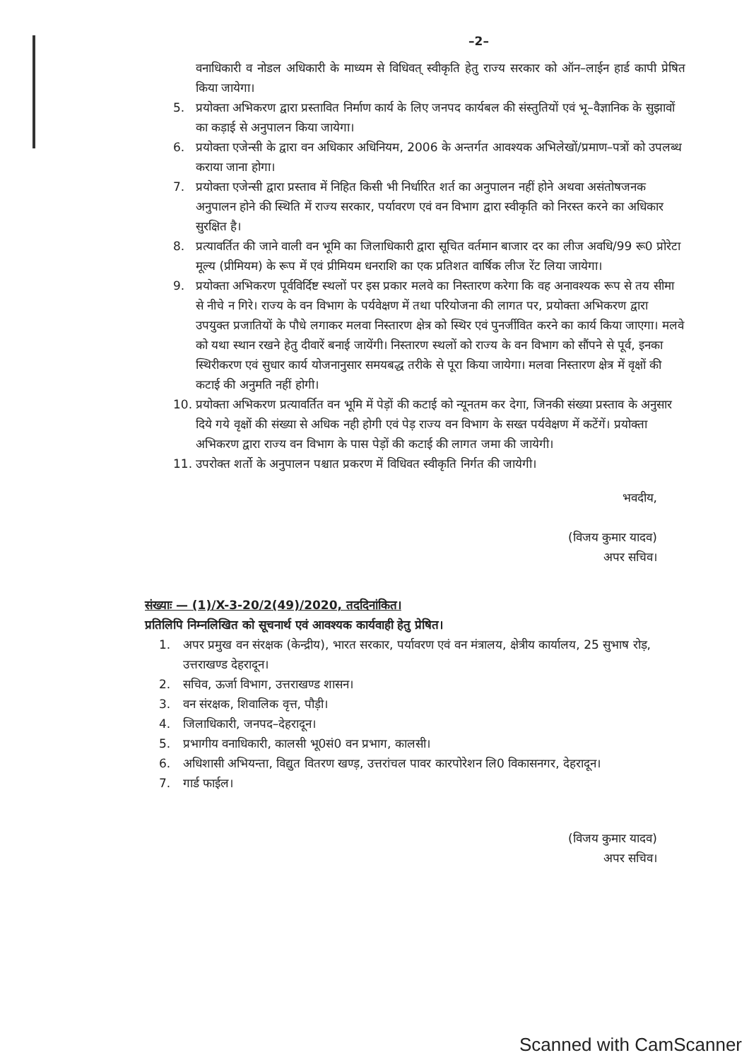–2–
वनाधिकारी व नोडल अधिकारी के माध्यम से विधिवत् स्वीकृति हेतु राज्य सरकार को ऑन–लाईन हार्ड कापी प्रेषित किया जायेगा।
5. प्रयोक्ता अभिकरण द्वारा प्रस्तावित निर्माण कार्य के लिए जनपद कार्यबल की संस्तुतियों एवं भू–वैज्ञानिक के सुझावों का कड़ाई से अनुपालन किया जायेगा।
6. प्रयोक्ता एजेन्सी के द्वारा वन अधिकार अधिनियम, 2006 के अन्तर्गत आवश्यक अभिलेखों/प्रमाण–पत्रों को उपलब्ध कराया जाना होगा।
7. प्रयोक्ता एजेन्सी द्वारा प्रस्ताव में निहित किसी भी निर्धारित शर्त का अनुपालन नहीं होने अथवा असंतोषजनक अनुपालन होने की स्थिति में राज्य सरकार, पर्यावरण एवं वन विभाग द्वारा स्वीकृति को निरस्त करने का अधिकार सुरक्षित है।
8. प्रत्यावर्तित की जाने वाली वन भूमि का जिलाधिकारी द्वारा सूचित वर्तमान बाजार दर का लीज अवधि/99 रू0 प्रोरेटा मूल्य (प्रीमियम) के रूप में एवं प्रीमियम धनराशि का एक प्रतिशत वार्षिक लीज रेंट लिया जायेगा।
9. प्रयोक्ता अभिकरण पूर्वविर्दिष्ट स्थलों पर इस प्रकार मलवे का निस्तारण करेगा कि वह अनावश्यक रूप से तय सीमा से नीचे न गिरे। राज्य के वन विभाग के पर्यवेक्षण में तथा परियोजना की लागत पर, प्रयोक्ता अभिकरण द्वारा उपयुक्त प्रजातियों के पौधे लगाकर मलवा निस्तारण क्षेत्र को स्थिर एवं पुनर्जीवित करने का कार्य किया जाएगा। मलवे को यथा स्थान रखने हेतु दीवारें बनाई जायेंगी। निस्तारण स्थलों को राज्य के वन विभाग को सौंपने से पूर्व, इनका स्थिरीकरण एवं सुधार कार्य योजनानुसार समयबद्ध तरीके से पूरा किया जायेगा। मलवा निस्तारण क्षेत्र में वृक्षों की कटाई की अनुमति नहीं होगी।
10. प्रयोक्ता अभिकरण प्रत्यावर्तित वन भूमि में पेड़ों की कटाई को न्यूनतम कर देगा, जिनकी संख्या प्रस्ताव के अनुसार दिये गये वृक्षों की संख्या से अधिक नही होगी एवं पेड़ राज्य वन विभाग के सख्त पर्यवेक्षण में कटेंगें। प्रयोक्ता अभिकरण द्वारा राज्य वन विभाग के पास पेड़ों की कटाई की लागत जमा की जायेगी।
11. उपरोक्त शर्तो के अनुपालन पश्चात प्रकरण में विधिवत स्वीकृति निर्गत की जायेगी।
भवदीय,
(विजय कुमार यादव)
अपर सचिव।
संख्याः — (1)/X-3-20/2(49)/2020, तददिनांकित।
प्रतिलिपि निम्नलिखित को सूचनार्थ एवं आवश्यक कार्यवाही हेतु प्रेषित।
1. अपर प्रमुख वन संरक्षक (केन्द्रीय), भारत सरकार, पर्यावरण एवं वन मंत्रालय, क्षेत्रीय कार्यालय, 25 सुभाष रोड़, उत्तराखण्ड देहरादून।
2. सचिव, ऊर्जा विभाग, उत्तराखण्ड शासन।
3. वन संरक्षक, शिवालिक वृत्त, पौड़ी।
4. जिलाधिकारी, जनपद–देहरादून।
5. प्रभागीय वनाधिकारी, कालसी भू0सं0 वन प्रभाग, कालसी।
6. अधिशासी अभियन्ता, विद्युत वितरण खण्ड़, उत्तरांचल पावर कारपोरेशन लि0 विकासनगर, देहरादून।
7. गार्ड फाईल।
(विजय कुमार यादव)
अपर सचिव।
Scanned with CamScanner